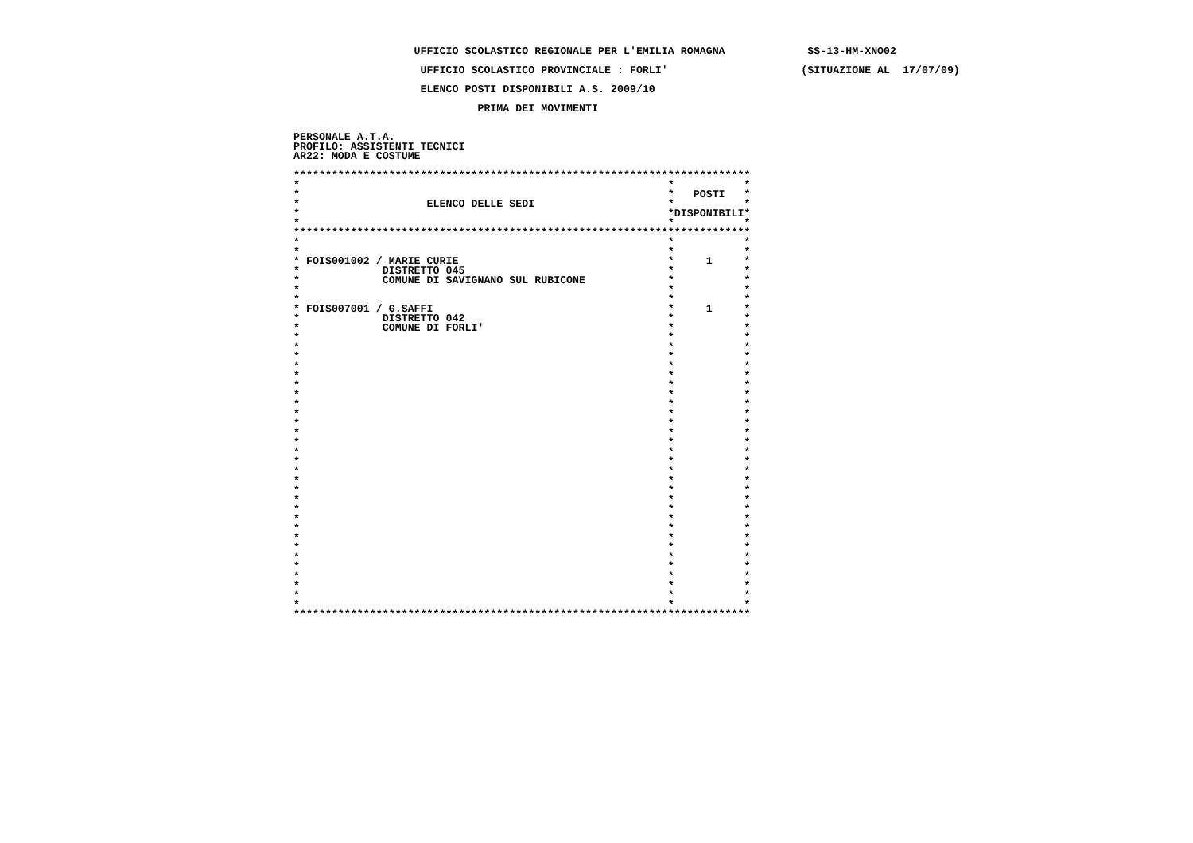UFFICIO SCOLASTICO REGIONALE PER L'EMILIA ROMAGNA SS-13-HM-XNO02
UFFICIO SCOLASTICO PROVINCIALE : FORLI' (SITUAZIONE AL 17/07/09)
ELENCO POSTI DISPONIBILI A.S. 2009/10
PRIMA DEI MOVIMENTI
PERSONALE A.T.A. PROFILO: ASSISTENTI TECNICI AR22: MODA E COSTUME
| ************************************************************************ | | | | |
| * | | * | | * |
| * | | * | POSTI | * |
| * | ELENCO DELLE SEDI | * | | * |
| * | | * | DISPONIBILI | * |
| * | | * | | * |
| ************************************************************************ | | | | |
| * | | * | | * |
| * | | * | | * |
| * | FOIS001002 / MARIE CURIE | * | 1 | * |
| * | DISTRETTO 045 | * | | * |
| * | COMUNE DI SAVIGNANO SUL RUBICONE | * | | * |
| * | | * | | * |
| * | | * | | * |
| * | FOIS007001 / G.SAFFI | * | 1 | * |
| * | DISTRETTO 042 | * | | * |
| * | COMUNE DI FORLI' | * | | * |
| * | | * | | * |
| * | | * | | * |
| * | | * | | * |
| * | | * | | * |
| * | | * | | * |
| * | | * | | * |
| * | | * | | * |
| * | | * | | * |
| * | | * | | * |
| * | | * | | * |
| * | | * | | * |
| * | | * | | * |
| * | | * | | * |
| * | | * | | * |
| * | | * | | * |
| * | | * | | * |
| * | | * | | * |
| * | | * | | * |
| * | | * | | * |
| * | | * | | * |
| * | | * | | * |
| * | | * | | * |
| * | | * | | * |
| * | | * | | * |
| * | | * | | * |
| * | | * | | * |
| * | | * | | * |
| * | | * | | * |
| * | | * | | * |
| ************************************************************************ | | | | |